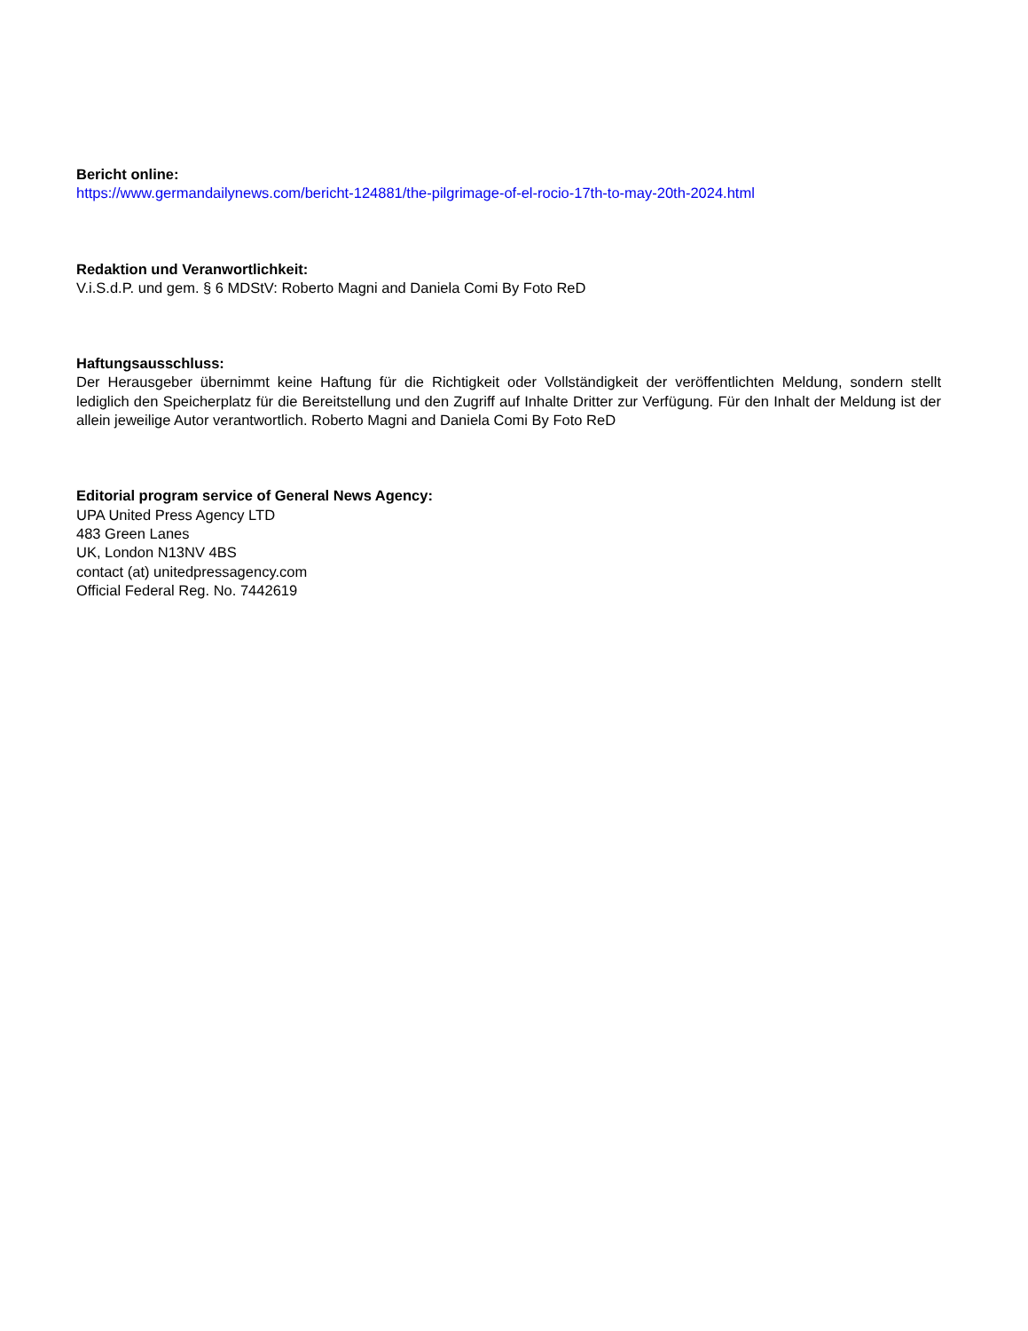Bericht online:
https://www.germandailynews.com/bericht-124881/the-pilgrimage-of-el-rocio-17th-to-may-20th-2024.html
Redaktion und Veranwortlichkeit:
V.i.S.d.P. und gem. § 6 MDStV: Roberto Magni and Daniela Comi By Foto ReD
Haftungsausschluss:
Der Herausgeber übernimmt keine Haftung für die Richtigkeit oder Vollständigkeit der veröffentlichten Meldung, sondern stellt lediglich den Speicherplatz für die Bereitstellung und den Zugriff auf Inhalte Dritter zur Verfügung. Für den Inhalt der Meldung ist der allein jeweilige Autor verantwortlich. Roberto Magni and Daniela Comi By Foto ReD
Editorial program service of General News Agency:
UPA United Press Agency LTD
483 Green Lanes
UK, London N13NV 4BS
contact (at) unitedpressagency.com
Official Federal Reg. No. 7442619